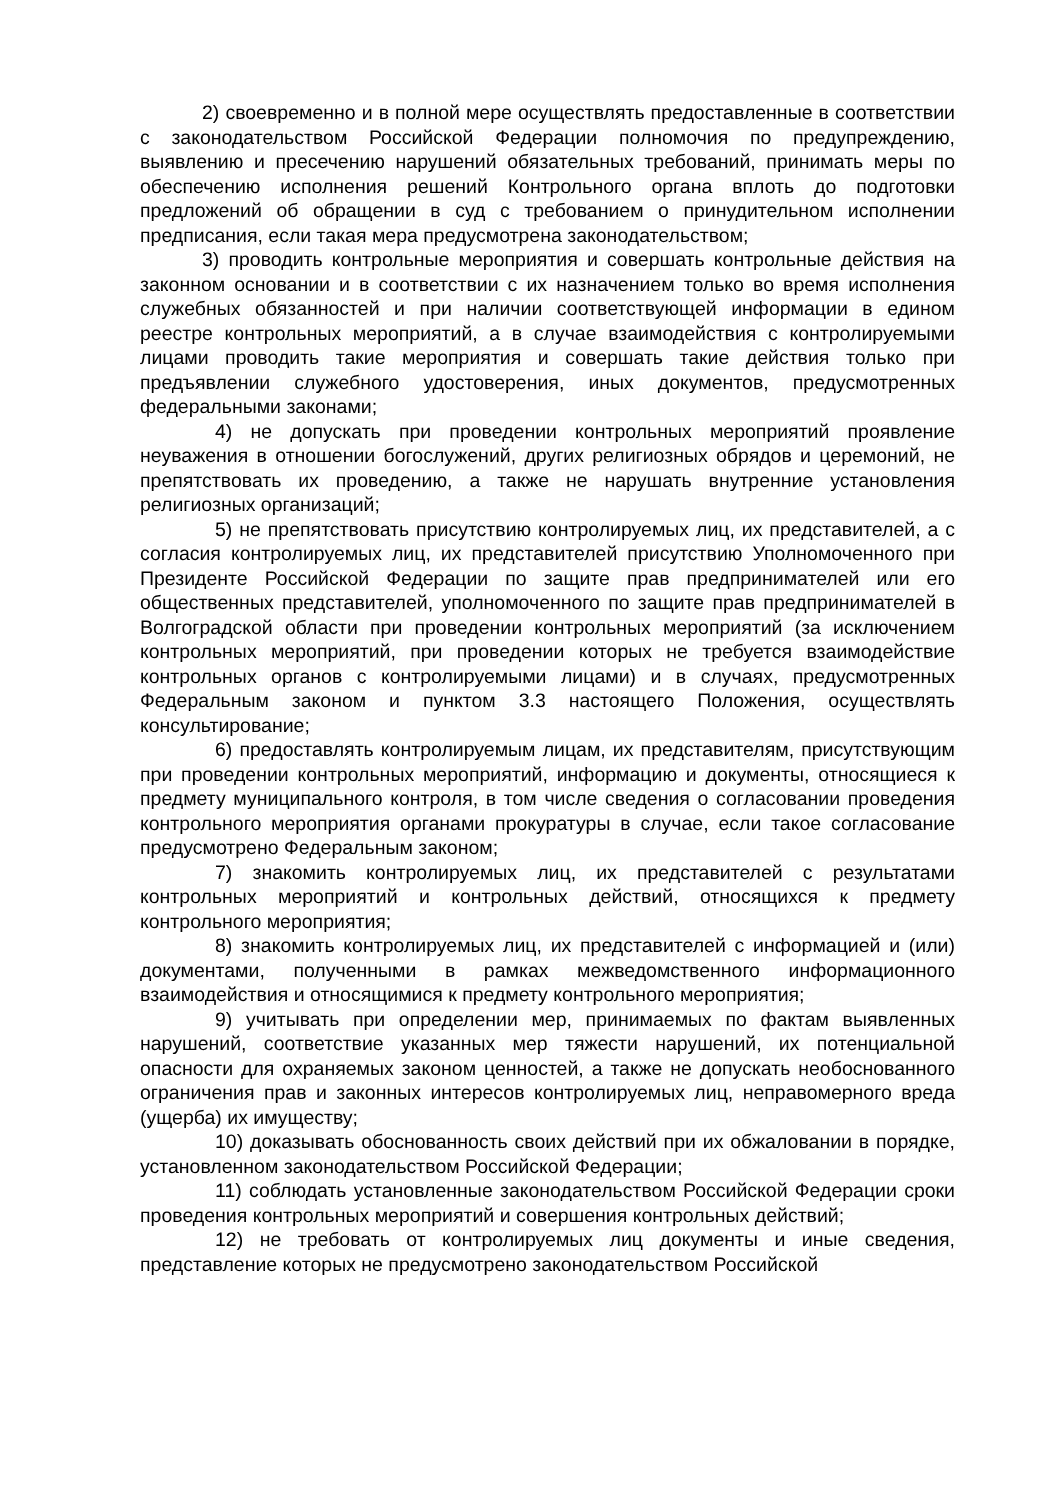2) своевременно и в полной мере осуществлять предоставленные в соответствии с законодательством Российской Федерации полномочия по предупреждению, выявлению и пресечению нарушений обязательных требований, принимать меры по обеспечению исполнения решений Контрольного органа вплоть до подготовки предложений об обращении в суд с требованием о принудительном исполнении предписания, если такая мера предусмотрена законодательством;
3) проводить контрольные мероприятия и совершать контрольные действия на законном основании и в соответствии с их назначением только во время исполнения служебных обязанностей и при наличии соответствующей информации в едином реестре контрольных мероприятий, а в случае взаимодействия с контролируемыми лицами проводить такие мероприятия и совершать такие действия только при предъявлении служебного удостоверения, иных документов, предусмотренных федеральными законами;
4) не допускать при проведении контрольных мероприятий проявление неуважения в отношении богослужений, других религиозных обрядов и церемоний, не препятствовать их проведению, а также не нарушать внутренние установления религиозных организаций;
5) не препятствовать присутствию контролируемых лиц, их представителей, а с согласия контролируемых лиц, их представителей присутствию Уполномоченного при Президенте Российской Федерации по защите прав предпринимателей или его общественных представителей, уполномоченного по защите прав предпринимателей в Волгоградской области при проведении контрольных мероприятий (за исключением контрольных мероприятий, при проведении которых не требуется взаимодействие контрольных органов с контролируемыми лицами) и в случаях, предусмотренных Федеральным законом и пунктом 3.3 настоящего Положения, осуществлять консультирование;
6) предоставлять контролируемым лицам, их представителям, присутствующим при проведении контрольных мероприятий, информацию и документы, относящиеся к предмету муниципального контроля, в том числе сведения о согласовании проведения контрольного мероприятия органами прокуратуры в случае, если такое согласование предусмотрено Федеральным законом;
7) знакомить контролируемых лиц, их представителей с результатами контрольных мероприятий и контрольных действий, относящихся к предмету контрольного мероприятия;
8) знакомить контролируемых лиц, их представителей с информацией и (или) документами, полученными в рамках межведомственного информационного взаимодействия и относящимися к предмету контрольного мероприятия;
9) учитывать при определении мер, принимаемых по фактам выявленных нарушений, соответствие указанных мер тяжести нарушений, их потенциальной опасности для охраняемых законом ценностей, а также не допускать необоснованного ограничения прав и законных интересов контролируемых лиц, неправомерного вреда (ущерба) их имуществу;
10) доказывать обоснованность своих действий при их обжаловании в порядке, установленном законодательством Российской Федерации;
11) соблюдать установленные законодательством Российской Федерации сроки проведения контрольных мероприятий и совершения контрольных действий;
12) не требовать от контролируемых лиц документы и иные сведения, представление которых не предусмотрено законодательством Российской